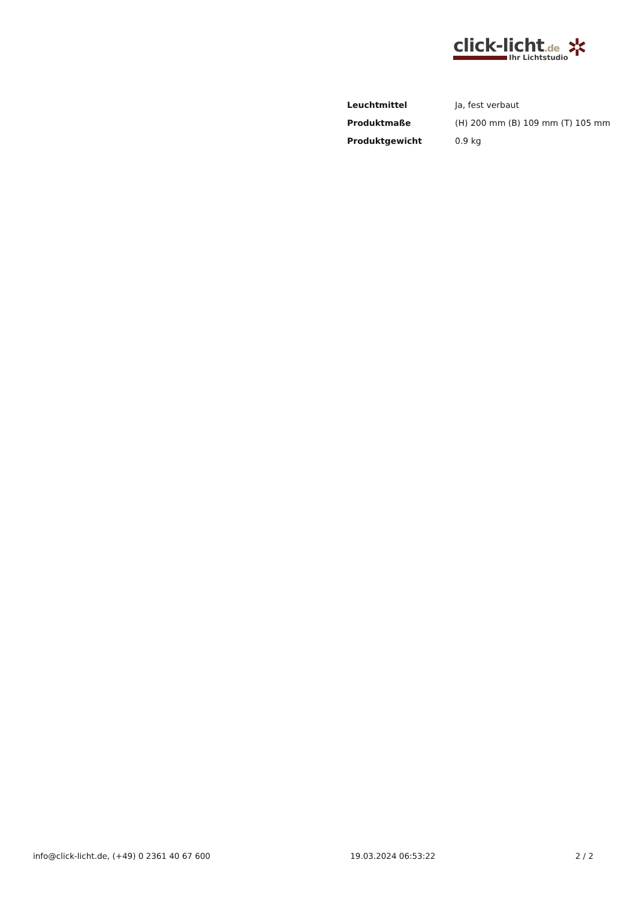click-licht.de
Ihr Lichtstudio
✲
| Leuchtmittel | Ja, fest verbaut |
| Produktmaße | (H) 200 mm (B) 109 mm (T) 105 mm |
| Produktgewicht | 0.9 kg |
info@click-licht.de, (+49) 0 2361 40 67 600 19.03.2024 06:53:22 2 / 2